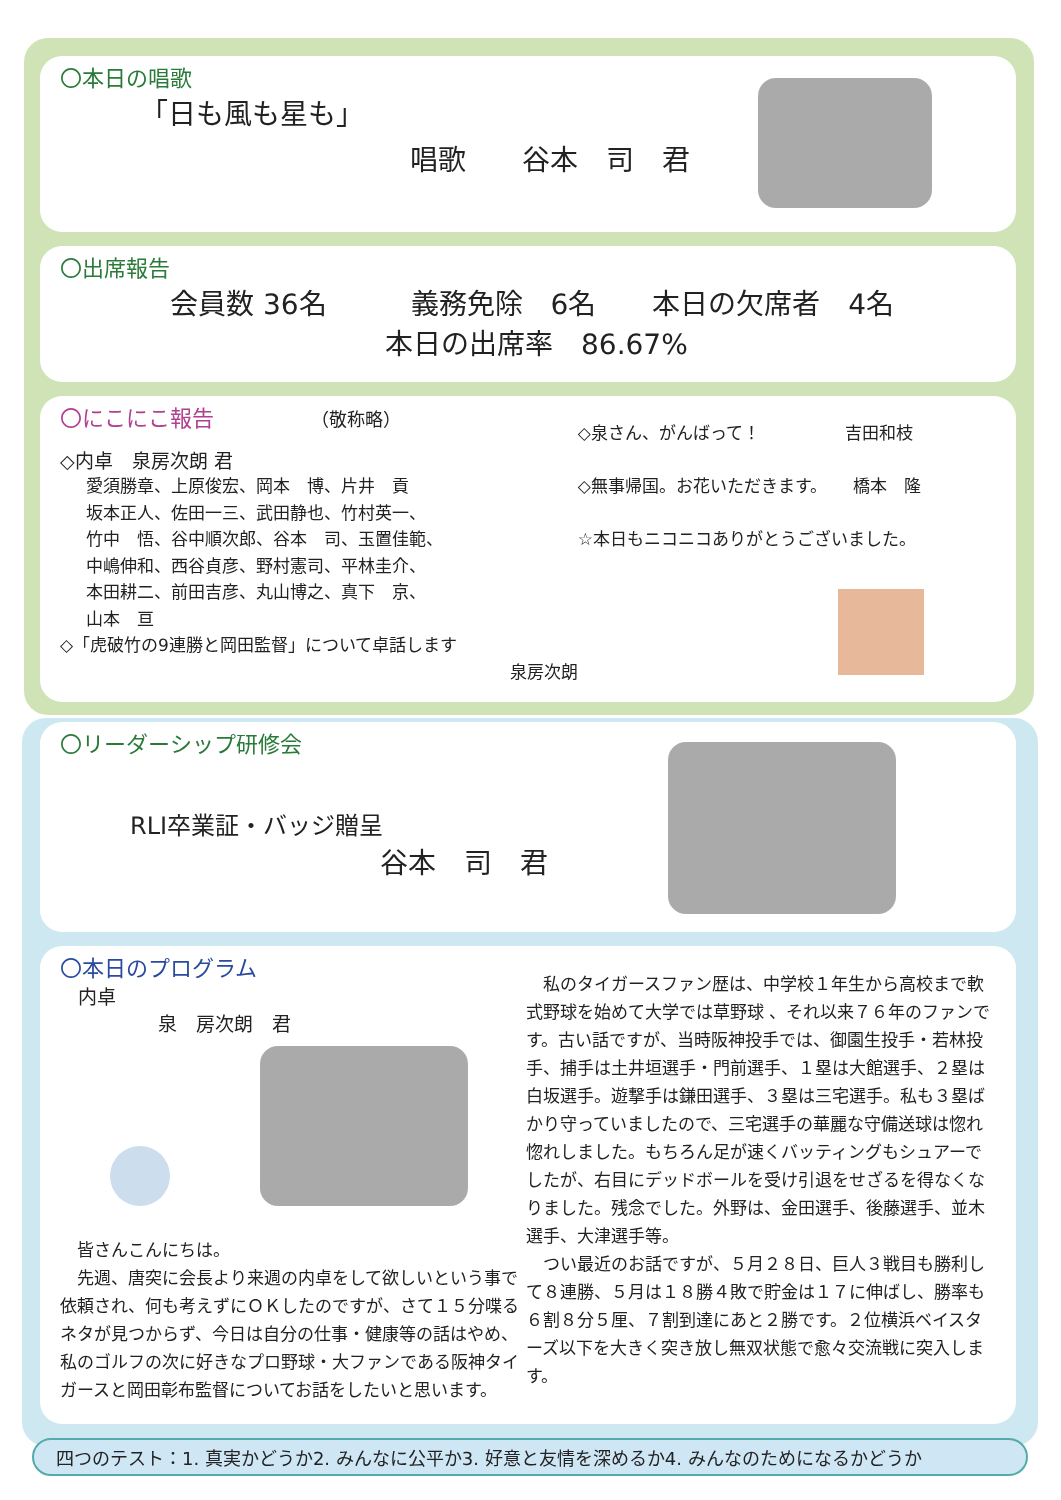〇本日の唱歌
「日も風も星も」
唱歌　　谷本　司　君
〇出席報告
会員数 36名　　　義務免除　6名　　本日の欠席者　4名
本日の出席率　86.67%
〇にこにこ報告 （敬称略）
◇内卓　泉房次朗 君
愛須勝章、上原俊宏、岡本　博、片井　貢
坂本正人、佐田一三、武田静也、竹村英一、
竹中　悟、谷中順次郎、谷本　司、玉置佳範、
中嶋伸和、西谷貞彦、野村憲司、平林圭介、
本田耕二、前田吉彦、丸山博之、真下　京、
山本　亘
◇「虎破竹の9連勝と岡田監督」について卓話します
泉房次朗
◇泉さん、がんばって！　　　　　吉田和枝
◇無事帰国。お花いただきます。　　橋本　隆
☆本日もニコニコありがとうございました。
〇リーダーシップ研修会
RLI卒業証・バッジ贈呈
谷本　司　君
〇本日のプログラム
内卓
泉　房次朗　君
　皆さんこんにちは。
　先週、唐突に会長より来週の内卓をして欲しいという事で依頼され、何も考えずにＯＫしたのですが、さて１５分喋るネタが見つからず、今日は自分の仕事・健康等の話はやめ、私のゴルフの次に好きなプロ野球・大ファンである阪神タイガースと岡田彰布監督についてお話をしたいと思います。
　私のタイガースファン歴は、中学校１年生から高校まで軟式野球を始めて大学では草野球 、それ以来７６年のファンです。古い話ですが、当時阪神投手では、御園生投手・若林投手、捕手は土井垣選手・門前選手、１塁は大館選手、２塁は白坂選手。遊撃手は鎌田選手、３塁は三宅選手。私も３塁ばかり守っていましたので、三宅選手の華麗な守備送球は惚れ惚れしました。もちろん足が速くバッティングもシュアーでしたが、右目にデッドボールを受け引退をせざるを得なくなりました。残念でした。外野は、金田選手、後藤選手、並木選手、大津選手等。
　つい最近のお話ですが、５月２８日、巨人３戦目も勝利して８連勝、５月は１８勝４敗で貯金は１７に伸ばし、勝率も６割８分５厘、７割到達にあと２勝です。２位横浜ベイスターズ以下を大きく突き放し無双状態で愈々交流戦に突入します。
四つのテスト：1. 真実かどうか2. みんなに公平か3. 好意と友情を深めるか4. みんなのためになるかどうか